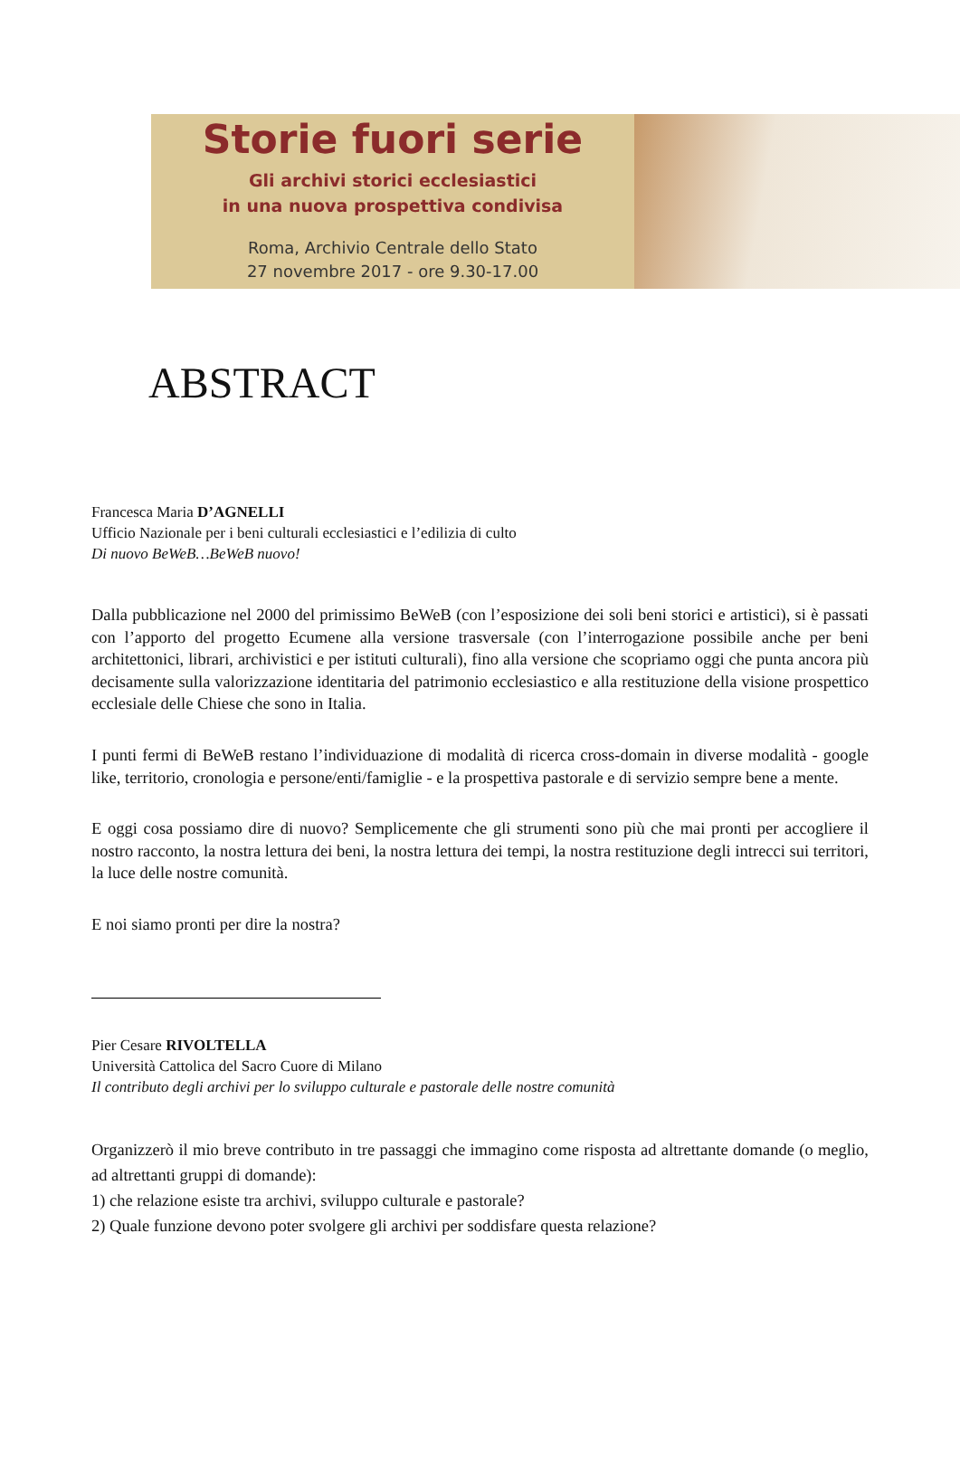Storie fuori serie
Gli archivi storici ecclesiastici
in una nuova prospettiva condivisa
Roma, Archivio Centrale dello Stato
27 novembre 2017 - ore 9.30-17.00
ABSTRACT
Francesca Maria D’AGNELLI
Ufficio Nazionale per i beni culturali ecclesiastici e l’edilizia di culto
Di nuovo BeWeB…BeWeB nuovo!
Dalla pubblicazione nel 2000 del primissimo BeWeB (con l’esposizione dei soli beni storici e artistici), si è passati con l’apporto del progetto Ecumene alla versione trasversale (con l’interrogazione possibile anche per beni architettonici, librari, archivistici e per istituti culturali), fino alla versione che scopriamo oggi che punta ancora più decisamente sulla valorizzazione identitaria del patrimonio ecclesiastico e alla restituzione della visione prospettico ecclesiale delle Chiese che sono in Italia.
I punti fermi di BeWeB restano l’individuazione di modalità di ricerca cross-domain in diverse modalità - google like, territorio, cronologia e persone/enti/famiglie - e la prospettiva pastorale e di servizio sempre bene a mente.
E oggi cosa possiamo dire di nuovo? Semplicemente che gli strumenti sono più che mai pronti per accogliere il nostro racconto, la nostra lettura dei beni, la nostra lettura dei tempi, la nostra restituzione degli intrecci sui territori, la luce delle nostre comunità.
E noi siamo pronti per dire la nostra?
Pier Cesare RIVOLTELLA
Università Cattolica del Sacro Cuore di Milano
Il contributo degli archivi per lo sviluppo culturale e pastorale delle nostre comunità
Organizzerò il mio breve contributo in tre passaggi che immagino come risposta ad altrettante domande (o meglio, ad altrettanti gruppi di domande):
1) che relazione esiste tra archivi, sviluppo culturale e pastorale?
2) Quale funzione devono poter svolgere gli archivi per soddisfare questa relazione?